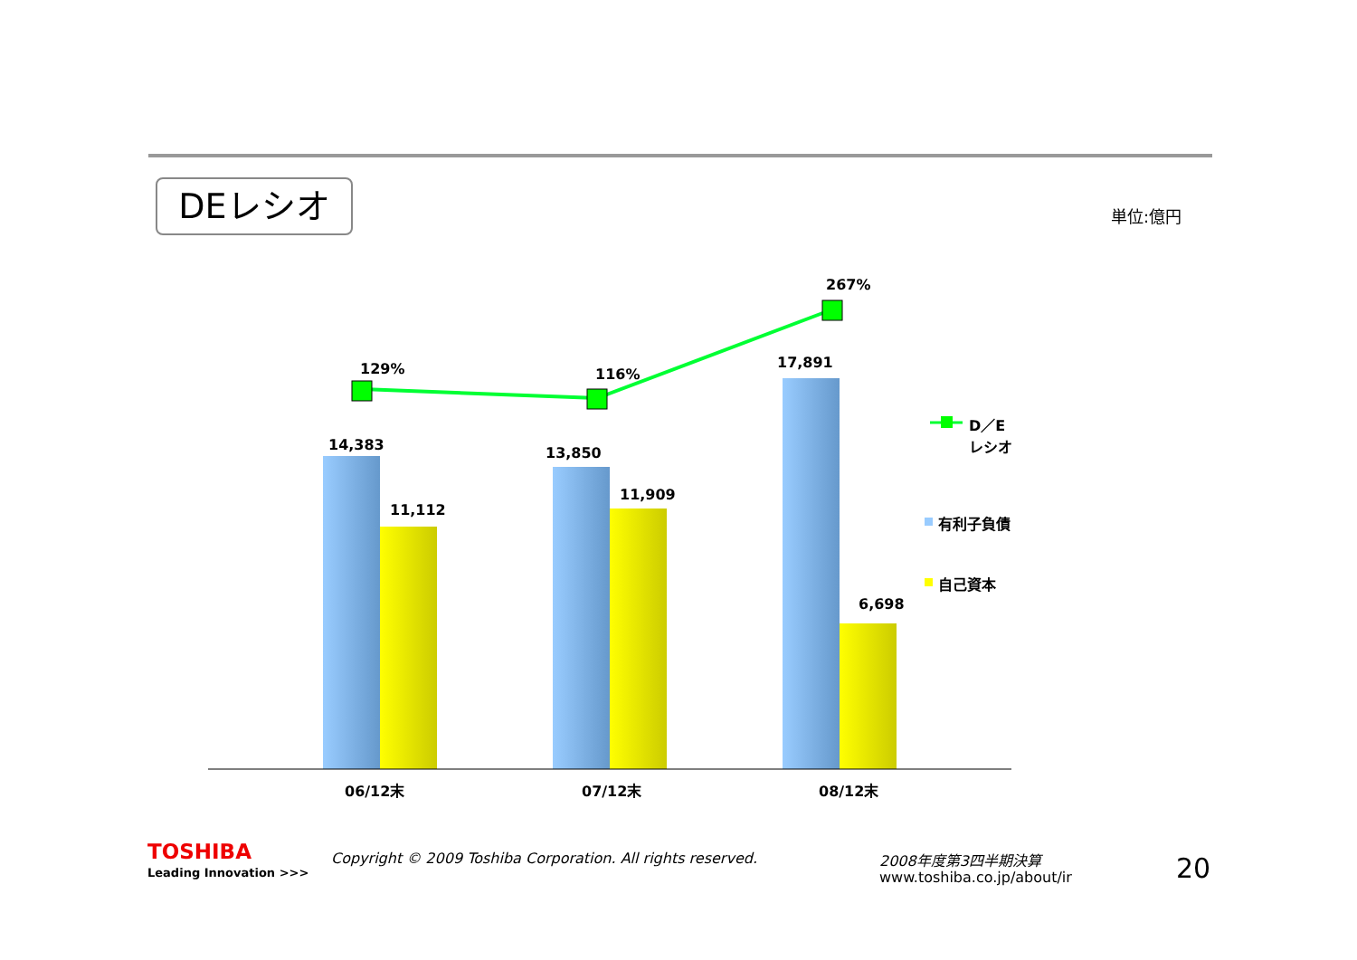DEレシオ 単位:億円
129% 116%
267%
14,383
11,112
13,850
11,909
17,891
6,698
D／E
レシオ
有利子負債
自己資本
06/12末 07/12末 08/12末
TOSHIBA
Leading Innovation >>>
Copyright © 2009 Toshiba Corporation. All rights reserved.
2008年度第3四半期決算
www.toshiba.co.jp/about/ir 20